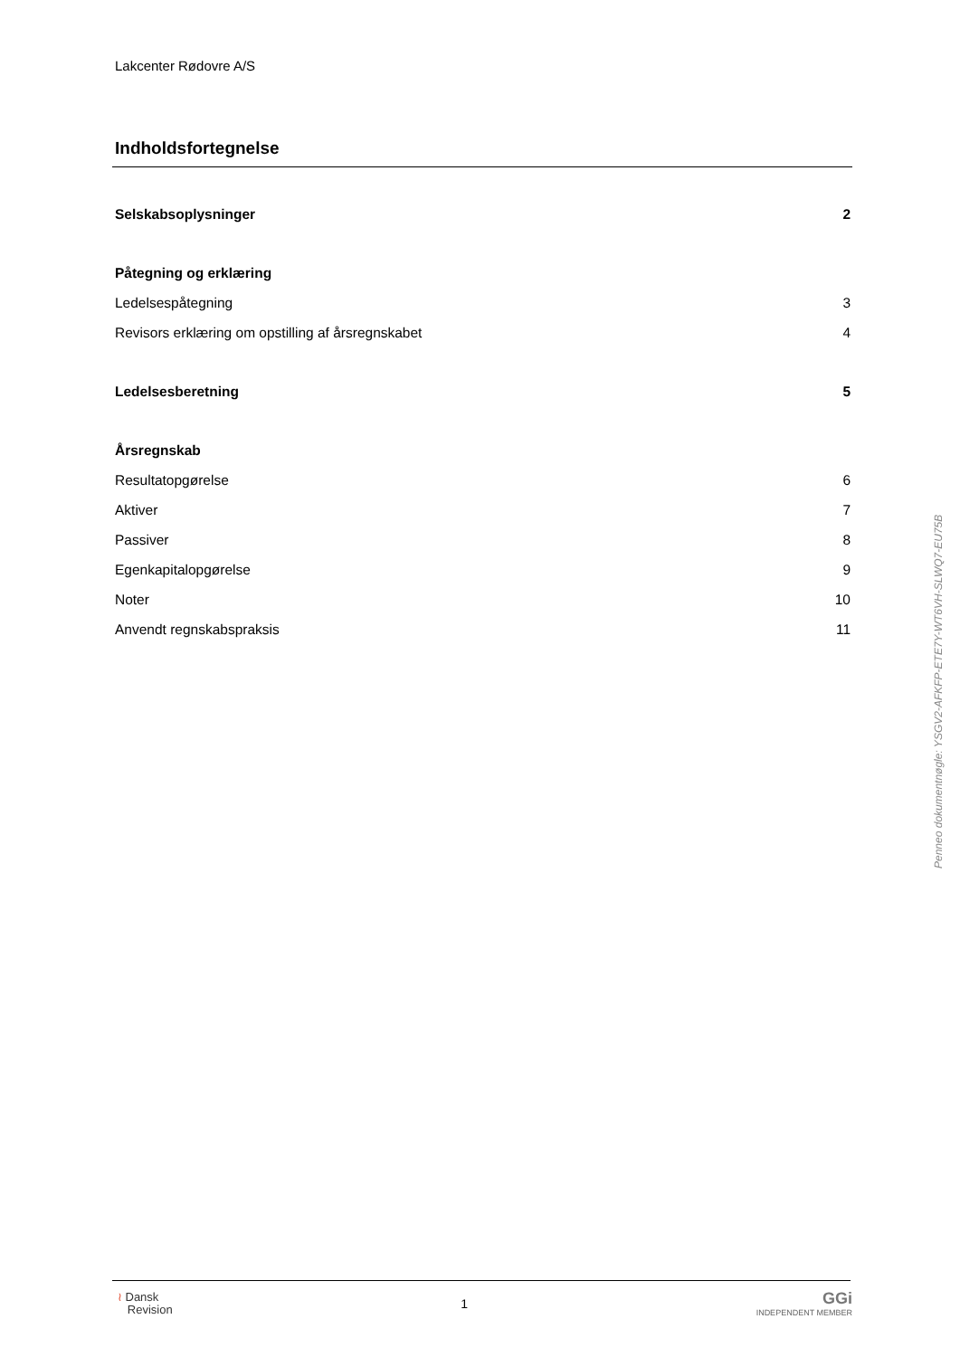Lakcenter Rødovre A/S
Indholdsfortegnelse
Selskabsoplysninger 2
Påtegning og erklæring
Ledelsespåtegning 3
Revisors erklæring om opstilling af årsregnskabet 4
Ledelsesberetning 5
Årsregnskab
Resultatopgørelse 6
Aktiver 7
Passiver 8
Egenkapitalopgørelse 9
Noter 10
Anvendt regnskabspraksis 11
Penneo dokumentnøgle: YSGV2-AFKFP-ETE7Y-WT6VH-SLWQ7-EU75B
≀ Dansk
Revision
1
GGi
INDEPENDENT MEMBER